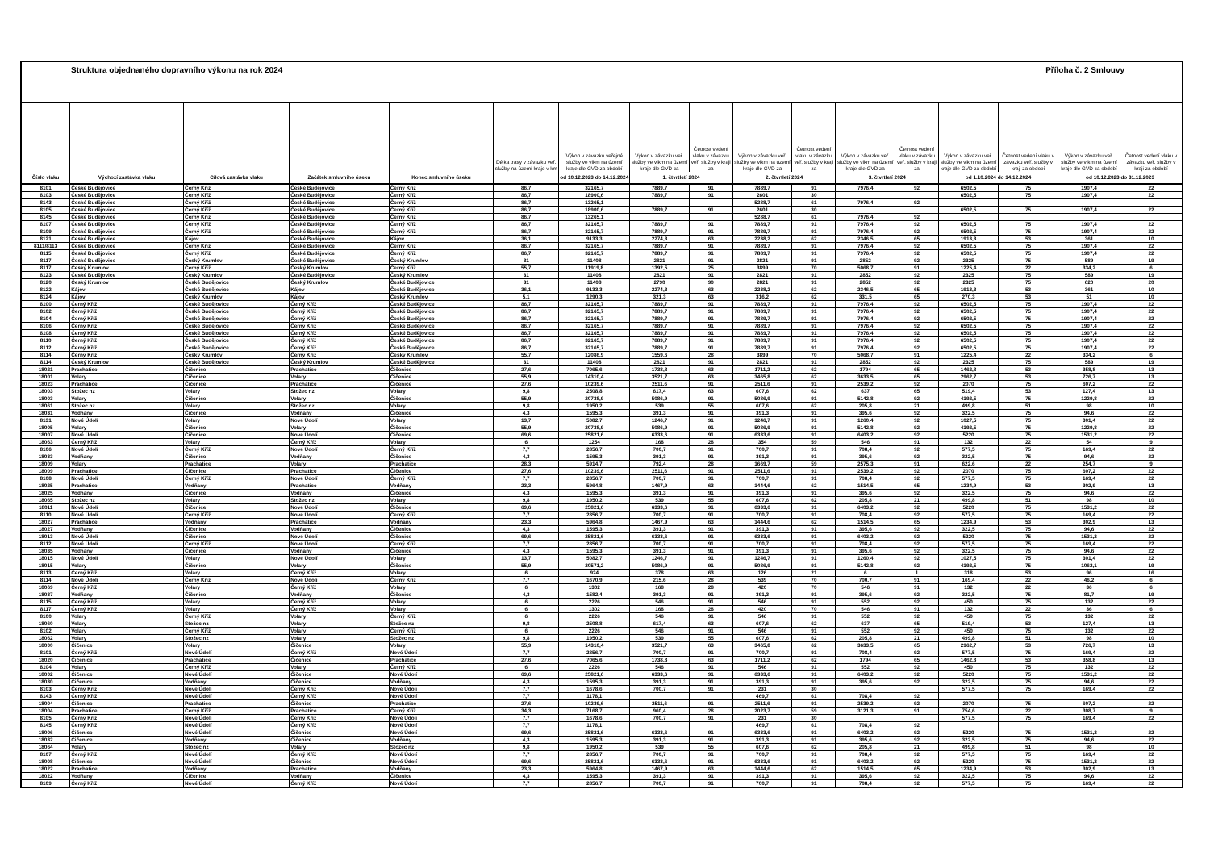| Struktura objednaného dopravního výkonu na rok 2024 Příloha č. 2 Smlouvy | | | | | | | | | | | | | | | | |
| --- | --- | --- | --- | --- | --- | --- | --- | --- | --- | --- | --- | --- | --- | --- | --- | --- |
| | | | | | Délka trasy v závazku veř. služby na území kraje v km | Výkon v závazku veřejné služby ve vlkm na území kraje dle GVD za období | Výkon v závazku veř. služby ve vlkm na území kraje dle GVD za | Četnost vedení vlaku v závazku veř. služby v kraji za | Výkon v závazku veř. služby ve vlkm na území kraje dle GVD za | Četnost vedení vlaku v závazku veř. služby v kraji za | Výkon v závazku veř. služby ve vlkm na území kraje dle GVD za | Četnost vedení vlaku v závazku veř. služby v kraji za | Výkon v závazku veř. služby ve vlkm na území kraje dle GVD za období | Četnost vedení vlaku v závazku veř. služby v kraji za období | Výkon v závazku veř. služby ve vlkm na území kraje dle GVD za období | Četnost vedení vlaku v závazku veř. služby v kraji za období |
| Číslo vlaku | Výchozí zastávka vlaku | Cílová zastávka vlaku | Začátek smluvního úseku | Konec smluvního úseku | | od 10.12.2023 do 14.12.2024 | 1. čtvrtletí 2024 | | 2. čtvrtletí 2024 | | 3. čtvrtletí 2024 | | od 1.10.2024 do 14.12.2024 | | od 10.12.2023 do 31.12.2023 | |
| 8101 | České Budějovice | Černý Kříž | České Budějovice | Černý Kříž | 86,7 | 32165,7 | 7889,7 | 91 | 7889,7 | 91 | 7976,4 | 92 | 6502,5 | 75 | 1907,4 | 22 |
| 8103 | České Budějovice | Černý Kříž | České Budějovice | Černý Kříž | 86,7 | 18900,6 | 7889,7 | 91 | 2601 | 30 | | | 6502,5 | 75 | 1907,4 | 22 |
| 8143 | České Budějovice | Černý Kříž | České Budějovice | Černý Kříž | 86,7 | 13265,1 | | | 5288,7 | 61 | 7976,4 | 92 | | | | |
| 8105 | České Budějovice | Černý Kříž | České Budějovice | Černý Kříž | 86,7 | 18900,6 | 7889,7 | 91 | 2601 | 30 | | | 6502,5 | 75 | 1907,4 | 22 |
| 8145 | České Budějovice | Černý Kříž | České Budějovice | Černý Kříž | 86,7 | 13265,1 | | | 5288,7 | 61 | 7976,4 | 92 | | | | |
| 8107 | České Budějovice | Černý Kříž | České Budějovice | Černý Kříž | 86,7 | 32165,7 | 7889,7 | 91 | 7889,7 | 91 | 7976,4 | 92 | 6502,5 | 75 | 1907,4 | 22 |
| 8109 | České Budějovice | Černý Kříž | České Budějovice | Černý Kříž | 86,7 | 32165,7 | 7889,7 | 91 | 7889,7 | 91 | 7976,4 | 92 | 6502,5 | 75 | 1907,4 | 22 |
| 8121 | České Budějovice | Kájov | České Budějovice | Kájov | 36,1 | 9133,3 | 2274,3 | 63 | 2238,2 | 62 | 2346,5 | 65 | 1913,3 | 53 | 361 | 10 |
| 8111/8113 | České Budějovice | Černý Kříž | České Budějovice | Černý Kříž | 86,7 | 32165,7 | 7889,7 | 91 | 7889,7 | 91 | 7976,4 | 92 | 6502,5 | 75 | 1907,4 | 22 |
| 8115 | České Budějovice | Černý Kříž | České Budějovice | Černý Kříž | 86,7 | 32165,7 | 7889,7 | 91 | 7889,7 | 91 | 7976,4 | 92 | 6502,5 | 75 | 1907,4 | 22 |
| 8117 | České Budějovice | Český Krumlov | České Budějovice | Český Krumlov | 31 | 11408 | 2821 | 91 | 2821 | 91 | 2852 | 92 | 2325 | 75 | 589 | 19 |
| 8117 | Český Krumlov | Černý Kříž | Český Krumlov | Černý Kříž | 55,7 | 11919,8 | 1392,5 | 25 | 3899 | 70 | 5068,7 | 91 | 1225,4 | 22 | 334,2 | 6 |
| 8123 | České Budějovice | Český Krumlov | České Budějovice | Český Krumlov | 31 | 11408 | 2821 | 91 | 2821 | 91 | 2852 | 92 | 2325 | 75 | 589 | 19 |
| 8120 | Český Krumlov | České Budějovice | Český Krumlov | České Budějovice | 31 | 11408 | 2790 | 90 | 2821 | 91 | 2852 | 92 | 2325 | 75 | 620 | 20 |
| 8122 | Kájov | České Budějovice | Kájov | České Budějovice | 36,1 | 9133,3 | 2274,3 | 63 | 2238,2 | 62 | 2346,5 | 65 | 1913,3 | 53 | 361 | 10 |
| 8124 | Kájov | Český Krumlov | Kájov | Český Krumlov | 5,1 | 1290,3 | 321,3 | 63 | 316,2 | 62 | 331,5 | 65 | 270,3 | 53 | 51 | 10 |
| 8100 | Černý Kříž | České Budějovice | Černý Kříž | České Budějovice | 86,7 | 32165,7 | 7889,7 | 91 | 7889,7 | 91 | 7976,4 | 92 | 6502,5 | 75 | 1907,4 | 22 |
| 8102 | Černý Kříž | České Budějovice | Černý Kříž | České Budějovice | 86,7 | 32165,7 | 7889,7 | 91 | 7889,7 | 91 | 7976,4 | 92 | 6502,5 | 75 | 1907,4 | 22 |
| 8104 | Černý Kříž | České Budějovice | Černý Kříž | České Budějovice | 86,7 | 32165,7 | 7889,7 | 91 | 7889,7 | 91 | 7976,4 | 92 | 6502,5 | 75 | 1907,4 | 22 |
| 8106 | Černý Kříž | České Budějovice | Černý Kříž | České Budějovice | 86,7 | 32165,7 | 7889,7 | 91 | 7889,7 | 91 | 7976,4 | 92 | 6502,5 | 75 | 1907,4 | 22 |
| 8108 | Černý Kříž | České Budějovice | Černý Kříž | České Budějovice | 86,7 | 32165,7 | 7889,7 | 91 | 7889,7 | 91 | 7976,4 | 92 | 6502,5 | 75 | 1907,4 | 22 |
| 8110 | Černý Kříž | České Budějovice | Černý Kříž | České Budějovice | 86,7 | 32165,7 | 7889,7 | 91 | 7889,7 | 91 | 7976,4 | 92 | 6502,5 | 75 | 1907,4 | 22 |
| 8112 | Černý Kříž | České Budějovice | Černý Kříž | České Budějovice | 86,7 | 32165,7 | 7889,7 | 91 | 7889,7 | 91 | 7976,4 | 92 | 6502,5 | 75 | 1907,4 | 22 |
| 8114 | Černý Kříž | Český Krumlov | Černý Kříž | Český Krumlov | 55,7 | 12086,9 | 1559,6 | 28 | 3899 | 70 | 5068,7 | 91 | 1225,4 | 22 | 334,2 | 6 |
| 8114 | Český Krumlov | České Budějovice | Český Krumlov | České Budějovice | 31 | 11408 | 2821 | 91 | 2821 | 91 | 2852 | 92 | 2325 | 75 | 589 | 19 |
| 18021 | Prachatice | Čičenice | Prachatice | Čičenice | 27,6 | 7065,6 | 1738,8 | 63 | 1711,2 | 62 | 1794 | 65 | 1462,8 | 53 | 358,8 | 13 |
| 18001 | Volary | Čičenice | Volary | Čičenice | 55,9 | 14310,4 | 3521,7 | 63 | 3465,8 | 62 | 3633,5 | 65 | 2962,7 | 53 | 726,7 | 13 |
| 18023 | Prachatice | Čičenice | Prachatice | Čičenice | 27,6 | 10239,6 | 2511,6 | 91 | 2511,6 | 91 | 2539,2 | 92 | 2070 | 75 | 607,2 | 22 |
| 18003 | Stožec nz | Volary | Stožec nz | Volary | 9,8 | 2508,8 | 617,4 | 63 | 607,6 | 62 | 637 | 65 | 519,4 | 53 | 127,4 | 13 |
| 18003 | Volary | Čičenice | Volary | Čičenice | 55,9 | 20738,9 | 5086,9 | 91 | 5086,9 | 91 | 5142,8 | 92 | 4192,5 | 75 | 1229,8 | 22 |
| 18061 | Stožec nz | Volary | Stožec nz | Volary | 9,8 | 1950,2 | 539 | 55 | 607,6 | 62 | 205,8 | 21 | 499,8 | 51 | 98 | 10 |
| 18031 | Vodňany | Čičenice | Vodňany | Čičenice | 4,3 | 1595,3 | 391,3 | 91 | 391,3 | 91 | 395,6 | 92 | 322,5 | 75 | 94,6 | 22 |
| 8131 | Nové Údolí | Volary | Nové Údolí | Volary | 13,7 | 5082,7 | 1246,7 | 91 | 1246,7 | 91 | 1260,4 | 92 | 1027,5 | 75 | 301,4 | 22 |
| 18005 | Volary | Čičenice | Volary | Čičenice | 55,9 | 20738,9 | 5086,9 | 91 | 5086,9 | 91 | 5142,8 | 92 | 4192,5 | 75 | 1229,8 | 22 |
| 18007 | Nové Údolí | Čičenice | Nové Údolí | Čičenice | 69,6 | 25821,6 | 6333,6 | 91 | 6333,6 | 91 | 6403,2 | 92 | 5220 | 75 | 1531,2 | 22 |
| 18063 | Černý Kříž | Volary | Černý Kříž | Volary | 6 | 1254 | 168 | 28 | 354 | 59 | 546 | 91 | 132 | 22 | 54 | 9 |
| 8106 | Nové Údolí | Černý Kříž | Nové Údolí | Černý Kříž | 7,7 | 2856,7 | 700,7 | 91 | 700,7 | 91 | 708,4 | 92 | 577,5 | 75 | 169,4 | 22 |
| 18033 | Vodňany | Čičenice | Vodňany | Čičenice | 4,3 | 1595,3 | 391,3 | 91 | 391,3 | 91 | 395,6 | 92 | 322,5 | 75 | 94,6 | 22 |
| 18009 | Volary | Prachatice | Volary | Prachatice | 28,3 | 5914,7 | 792,4 | 28 | 1669,7 | 59 | 2575,3 | 91 | 622,6 | 22 | 254,7 | 9 |
| 18009 | Prachatice | Čičenice | Prachatice | Čičenice | 27,6 | 10239,6 | 2511,6 | 91 | 2511,6 | 91 | 2539,2 | 92 | 2070 | 75 | 607,2 | 22 |
| 8108 | Nové Údolí | Černý Kříž | Nové Údolí | Černý Kříž | 7,7 | 2856,7 | 700,7 | 91 | 700,7 | 91 | 708,4 | 92 | 577,5 | 75 | 169,4 | 22 |
| 18025 | Prachatice | Vodňany | Prachatice | Vodňany | 23,3 | 5964,8 | 1467,9 | 63 | 1444,6 | 62 | 1514,5 | 65 | 1234,9 | 53 | 302,9 | 13 |
| 18025 | Vodňany | Čičenice | Vodňany | Čičenice | 4,3 | 1595,3 | 391,3 | 91 | 391,3 | 91 | 395,6 | 92 | 322,5 | 75 | 94,6 | 22 |
| 18065 | Stožec nz | Volary | Stožec nz | Volary | 9,8 | 1950,2 | 539 | 55 | 607,6 | 62 | 205,8 | 21 | 499,8 | 51 | 98 | 10 |
| 18011 | Nové Údolí | Čičenice | Nové Údolí | Čičenice | 69,6 | 25821,6 | 6333,6 | 91 | 6333,6 | 91 | 6403,2 | 92 | 5220 | 75 | 1531,2 | 22 |
| 8110 | Nové Údolí | Černý Kříž | Nové Údolí | Černý Kříž | 7,7 | 2856,7 | 700,7 | 91 | 700,7 | 91 | 708,4 | 92 | 577,5 | 75 | 169,4 | 22 |
| 18027 | Prachatice | Vodňany | Prachatice | Vodňany | 23,3 | 5964,8 | 1467,9 | 63 | 1444,6 | 62 | 1514,5 | 65 | 1234,9 | 53 | 302,9 | 13 |
| 18027 | Vodňany | Čičenice | Vodňany | Čičenice | 4,3 | 1595,3 | 391,3 | 91 | 391,3 | 91 | 395,6 | 92 | 322,5 | 75 | 94,6 | 22 |
| 18013 | Nové Údolí | Čičenice | Nové Údolí | Čičenice | 69,6 | 25821,6 | 6333,6 | 91 | 6333,6 | 91 | 6403,2 | 92 | 5220 | 75 | 1531,2 | 22 |
| 8112 | Nové Údolí | Černý Kříž | Nové Údolí | Černý Kříž | 7,7 | 2856,7 | 700,7 | 91 | 700,7 | 91 | 708,4 | 92 | 577,5 | 75 | 169,4 | 22 |
| 18035 | Vodňany | Čičenice | Vodňany | Čičenice | 4,3 | 1595,3 | 391,3 | 91 | 391,3 | 91 | 395,6 | 92 | 322,5 | 75 | 94,6 | 22 |
| 18015 | Nové Údolí | Volary | Nové Údolí | Volary | 13,7 | 5082,7 | 1246,7 | 91 | 1246,7 | 91 | 1260,4 | 92 | 1027,5 | 75 | 301,4 | 22 |
| 18015 | Volary | Čičenice | Volary | Čičenice | 55,9 | 20571,2 | 5086,9 | 91 | 5086,9 | 91 | 5142,8 | 92 | 4192,5 | 75 | 1062,1 | 19 |
| 8113 | Černý Kříž | Volary | Černý Kříž | Volary | 6 | 924 | 378 | 63 | 126 | 21 | 6 | 1 | 318 | 53 | 96 | 16 |
| 8114 | Nové Údolí | Černý Kříž | Nové Údolí | Černý Kříž | 7,7 | 1670,9 | 215,6 | 28 | 539 | 70 | 700,7 | 91 | 169,4 | 22 | 46,2 | 6 |
| 18069 | Černý Kříž | Volary | Černý Kříž | Volary | 6 | 1302 | 168 | 28 | 420 | 70 | 546 | 91 | 132 | 22 | 36 | 6 |
| 18037 | Vodňany | Čičenice | Vodňany | Čičenice | 4,3 | 1582,4 | 391,3 | 91 | 391,3 | 91 | 395,6 | 92 | 322,5 | 75 | 81,7 | 19 |
| 8115 | Černý Kříž | Volary | Černý Kříž | Volary | 6 | 2226 | 546 | 91 | 546 | 91 | 552 | 92 | 450 | 75 | 132 | 22 |
| 8117 | Černý Kříž | Volary | Černý Kříž | Volary | 6 | 1302 | 168 | 28 | 420 | 70 | 546 | 91 | 132 | 22 | 36 | 6 |
| 8100 | Volary | Černý Kříž | Volary | Černý Kříž | 6 | 2226 | 546 | 91 | 546 | 91 | 552 | 92 | 450 | 75 | 132 | 22 |
| 18060 | Volary | Stožec nz | Volary | Stožec nz | 9,8 | 2508,8 | 617,4 | 63 | 607,6 | 62 | 637 | 65 | 519,4 | 53 | 127,4 | 13 |
| 8102 | Volary | Černý Kříž | Volary | Černý Kříž | 6 | 2226 | 546 | 91 | 546 | 91 | 552 | 92 | 450 | 75 | 132 | 22 |
| 18062 | Volary | Stožec nz | Volary | Stožec nz | 9,8 | 1950,2 | 539 | 55 | 607,6 | 62 | 205,8 | 21 | 499,8 | 51 | 98 | 10 |
| 18000 | Čičenice | Volary | Čičenice | Volary | 55,9 | 14310,4 | 3521,7 | 63 | 3465,8 | 62 | 3633,5 | 65 | 2962,7 | 53 | 726,7 | 13 |
| 8101 | Černý Kříž | Nové Údolí | Černý Kříž | Nové Údolí | 7,7 | 2856,7 | 700,7 | 91 | 700,7 | 91 | 708,4 | 92 | 577,5 | 75 | 169,4 | 22 |
| 18020 | Čičenice | Prachatice | Čičenice | Prachatice | 27,6 | 7065,6 | 1738,8 | 63 | 1711,2 | 62 | 1794 | 65 | 1462,8 | 53 | 358,8 | 13 |
| 8104 | Volary | Černý Kříž | Volary | Černý Kříž | 6 | 2226 | 546 | 91 | 546 | 91 | 552 | 92 | 450 | 75 | 132 | 22 |
| 18002 | Čičenice | Nové Údolí | Čičenice | Nové Údolí | 69,6 | 25821,6 | 6333,6 | 91 | 6333,6 | 91 | 6403,2 | 92 | 5220 | 75 | 1531,2 | 22 |
| 18030 | Čičenice | Vodňany | Čičenice | Vodňany | 4,3 | 1595,3 | 391,3 | 91 | 391,3 | 91 | 395,6 | 92 | 322,5 | 75 | 94,6 | 22 |
| 8103 | Černý Kříž | Nové Údolí | Černý Kříž | Nové Údolí | 7,7 | 1678,6 | 700,7 | 91 | 231 | 30 | | | 577,5 | 75 | 169,4 | 22 |
| 8143 | Černý Kříž | Nové Údolí | Černý Kříž | Nové Údolí | 7,7 | 1178,1 | | | 469,7 | 61 | 708,4 | 92 | | | | |
| 18004 | Čičenice | Prachatice | Čičenice | Prachatice | 27,6 | 10239,6 | 2511,6 | 91 | 2511,6 | 91 | 2539,2 | 92 | 2070 | 75 | 607,2 | 22 |
| 18004 | Prachatice | Černý Kříž | Prachatice | Černý Kříž | 34,3 | 7168,7 | 960,4 | 28 | 2023,7 | 59 | 3121,3 | 91 | 754,6 | 22 | 308,7 | 9 |
| 8105 | Černý Kříž | Nové Údolí | Černý Kříž | Nové Údolí | 7,7 | 1678,6 | 700,7 | 91 | 231 | 30 | | | 577,5 | 75 | 169,4 | 22 |
| 8145 | Černý Kříž | Nové Údolí | Černý Kříž | Nové Údolí | 7,7 | 1178,1 | | | 469,7 | 61 | 708,4 | 92 | | | | |
| 18006 | Čičenice | Nové Údolí | Čičenice | Nové Údolí | 69,6 | 25821,6 | 6333,6 | 91 | 6333,6 | 91 | 6403,2 | 92 | 5220 | 75 | 1531,2 | 22 |
| 18032 | Čičenice | Vodňany | Čičenice | Vodňany | 4,3 | 1595,3 | 391,3 | 91 | 391,3 | 91 | 395,6 | 92 | 322,5 | 75 | 94,6 | 22 |
| 18064 | Volary | Stožec nz | Volary | Stožec nz | 9,8 | 1950,2 | 539 | 55 | 607,6 | 62 | 205,8 | 21 | 499,8 | 51 | 98 | 10 |
| 8107 | Černý Kříž | Nové Údolí | Černý Kříž | Nové Údolí | 7,7 | 2856,7 | 700,7 | 91 | 700,7 | 91 | 708,4 | 92 | 577,5 | 75 | 169,4 | 22 |
| 18008 | Čičenice | Nové Údolí | Čičenice | Nové Údolí | 69,6 | 25821,6 | 6333,6 | 91 | 6333,6 | 91 | 6403,2 | 92 | 5220 | 75 | 1531,2 | 22 |
| 18022 | Prachatice | Vodňany | Prachatice | Vodňany | 23,3 | 5964,8 | 1467,9 | 63 | 1444,6 | 62 | 1514,5 | 65 | 1234,9 | 53 | 302,9 | 13 |
| 18022 | Vodňany | Čičenice | Vodňany | Čičenice | 4,3 | 1595,3 | 391,3 | 91 | 391,3 | 91 | 395,6 | 92 | 322,5 | 75 | 94,6 | 22 |
| 8109 | Černý Kříž | Nové Údolí | Černý Kříž | Nové Údolí | 7,7 | 2856,7 | 700,7 | 91 | 700,7 | 91 | 708,4 | 92 | 577,5 | 75 | 169,4 | 22 |